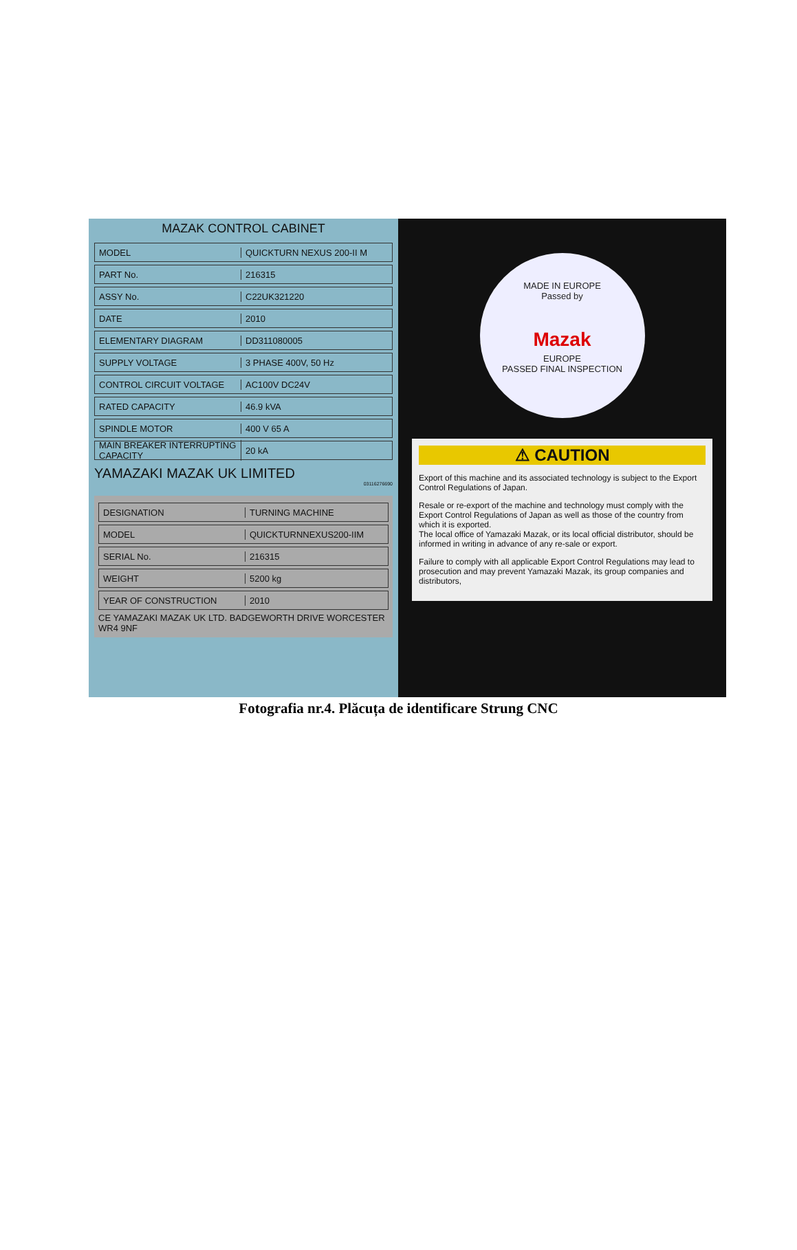MAZAK CONTROL CABINET
MODEL QUICKTURN NEXUS 200-II M
PART No. 216315
ASSY No. C22UK321220
DATE 2010
ELEMENTARY DIAGRAM DD311080005
SUPPLY VOLTAGE 3 PHASE 400V, 50 Hz
CONTROL CIRCUIT VOLTAGE AC100V DC24V
RATED CAPACITY 46.9 kVA
SPINDLE MOTOR 400 V 65 A
MAIN BREAKER INTERRUPTING CAPACITY 20 kA
YAMAZAKI MAZAK UK LIMITED
03116276690
DESIGNATION TURNING MACHINE
MODEL QUICKTURNNEXUS200-IIM
SERIAL No. 216315
WEIGHT 5200 kg
YEAR OF CONSTRUCTION 2010
CE YAMAZAKI MAZAK UK LTD. BADGEWORTH DRIVE WORCESTER WR4 9NF
MADE IN EUROPE
Passed by
Mazak
EUROPE
PASSED FINAL INSPECTION
⚠ CAUTION
Export of this machine and its associated technology is subject to the Export Control Regulations of Japan.
Resale or re-export of the machine and technology must comply with the Export Control Regulations of Japan as well as those of the country from which it is exported.
The local office of Yamazaki Mazak, or its local official distributor, should be informed in writing in advance of any re-sale or export.
Failure to comply with all applicable Export Control Regulations may lead to prosecution and may prevent Yamazaki Mazak, its group companies and distributors,
Fotografia nr.4. Plăcuța de identificare Strung CNC